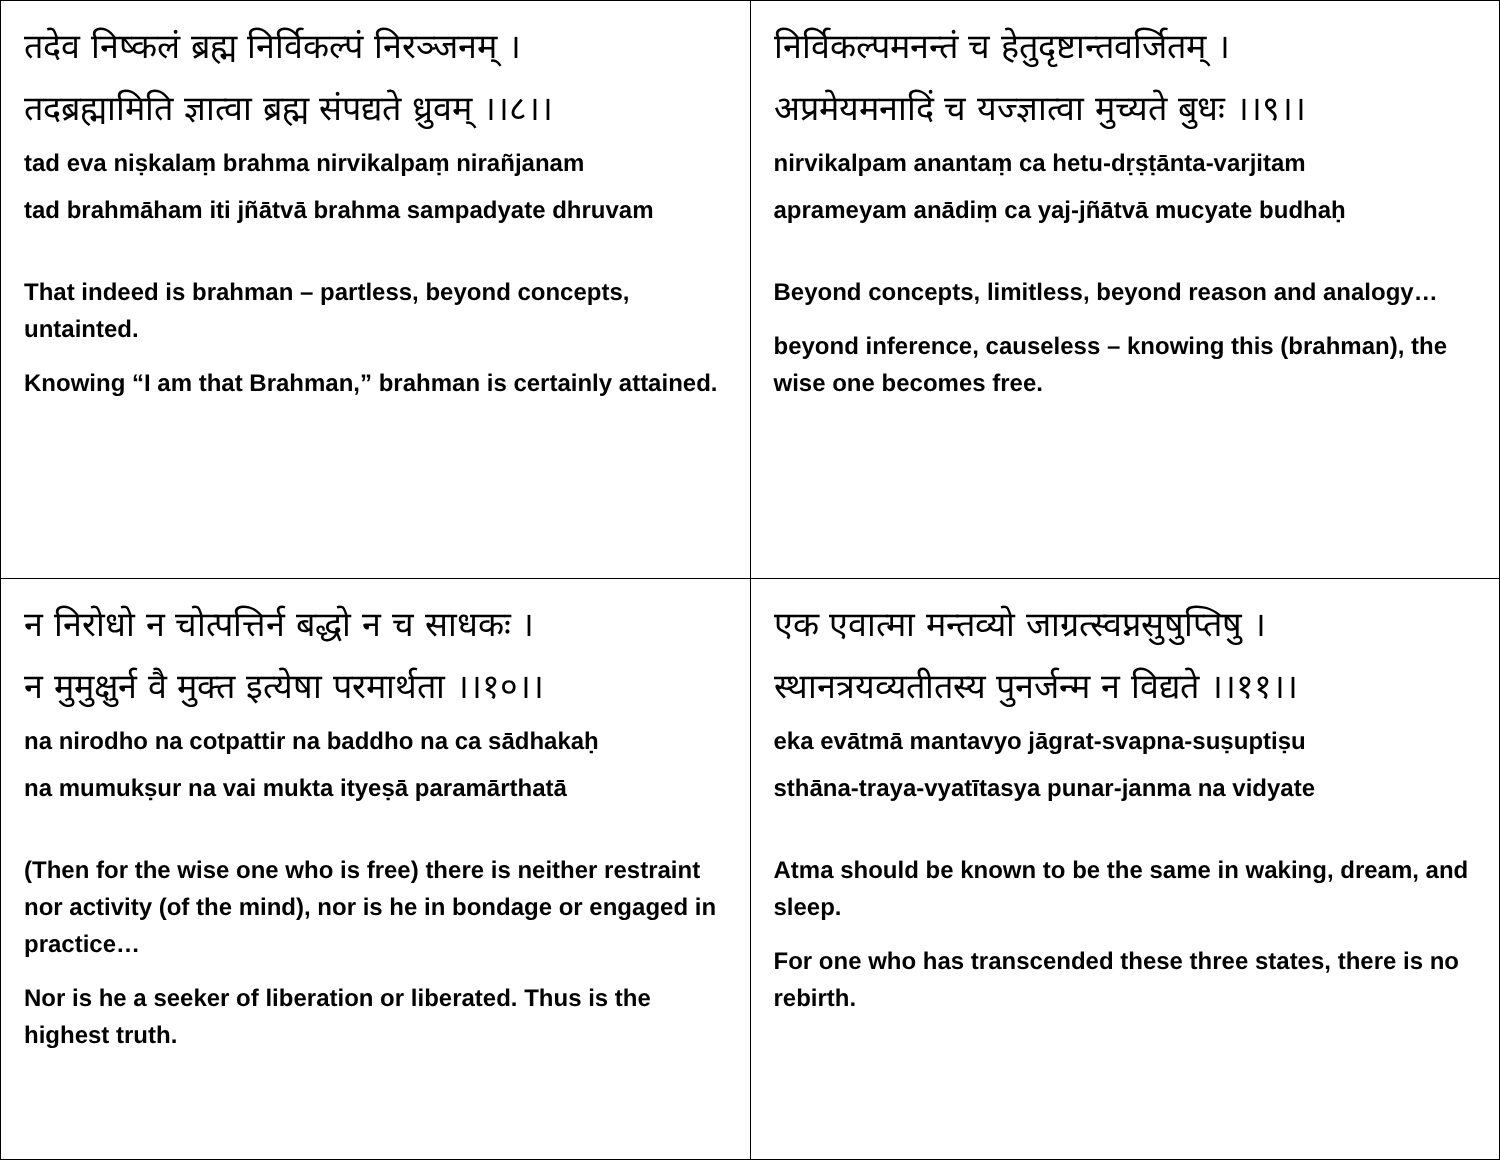| तदेव निष्कलं ब्रह्म निर्विकल्पं निरञ्जनम् । तदब्रह्मामिति ज्ञात्वा ब्रह्म संपद्यते ध्रुवम् ।।८।। tad eva niṣkalaṃ brahma nirvikalpaṃ nirañjanam tad brahmāham iti jñātvā brahma sampadyate dhruvam That indeed is brahman – partless, beyond concepts, untainted. Knowing “I am that Brahman,” brahman is certainly attained. | निर्विकल्पमनन्तं च हेतुदृष्टान्तवर्जितम् । अप्रमेयमनादिं च यज्ज्ञात्वा मुच्यते बुधः ।।९।। nirvikalpam anantaṃ ca hetu-dṛṣṭānta-varjitam aprameyam anādiṃ ca yaj-jñātvā mucyate budhaḥ Beyond concepts, limitless, beyond reason and analogy… beyond inference, causeless – knowing this (brahman), the wise one becomes free. |
| न निरोधो न चोत्पत्तिर्न बद्धो न च साधकः । न मुमुक्षुर्न वै मुक्त इत्येषा परमार्थता ।।१०।। na nirodho na cotpattir na baddho na ca sādhakaḥ na mumukṣur na vai mukta ityeṣā paramārthatā (Then for the wise one who is free) there is neither restraint nor activity (of the mind), nor is he in bondage or engaged in practice… Nor is he a seeker of liberation or liberated. Thus is the highest truth. | एक एवात्मा मन्तव्यो जाग्रत्स्वप्नसुषुप्तिषु । स्थानत्रयव्यतीतस्य पुनर्जन्म न विद्यते ।।११।। eka evātmā mantavyo jāgrat-svapna-suṣuptiṣu sthāna-traya-vyatītasya punar-janma na vidyate Atma should be known to be the same in waking, dream, and sleep. For one who has transcended these three states, there is no rebirth. |